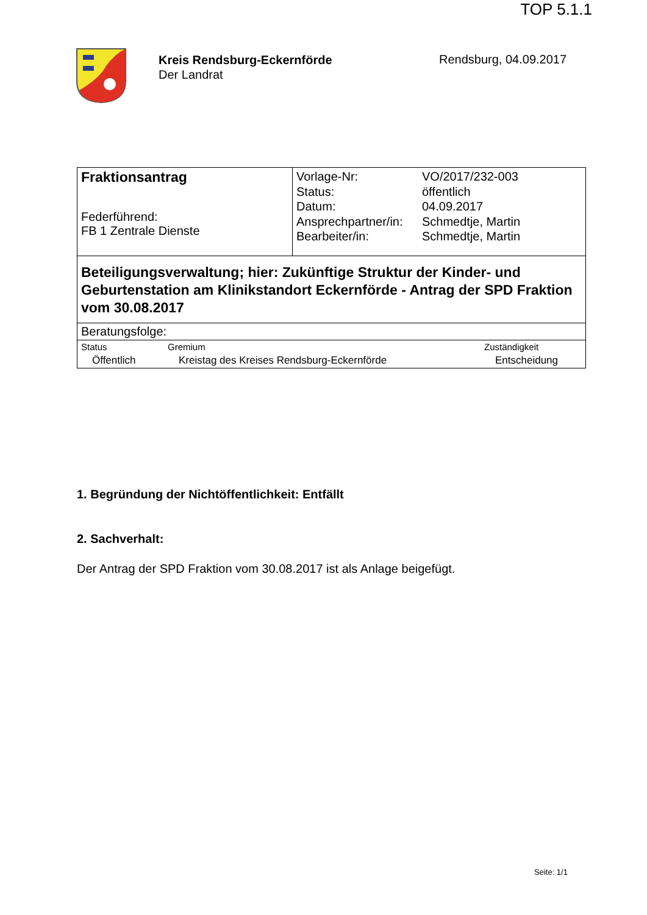TOP 5.1.1
Kreis Rendsburg-Eckernförde
Der Landrat
Rendsburg, 04.09.2017
| Fraktionsantrag Federführend: FB 1 Zentrale Dienste | / Vorlage-Nr: / VO/2017/232-003 / / Status: / öffentlich / / Datum: / 04.09.2017 / / Ansprechpartner/in: / Schmedtje, Martin / / Bearbeiter/in: / Schmedtje, Martin / |
| Beteiligungsverwaltung; hier: Zukünftige Struktur der Kinder- und Geburtenstation am Klinikstandort Eckernförde - Antrag der SPD Fraktion vom 30.08.2017 | |
| Beratungsfolge: | |
| / Status / Gremium / Zuständigkeit / / Öffentlich / Kreistag des Kreises Rendsburg-Eckernförde / Entscheidung / | |
1. Begründung der Nichtöffentlichkeit: Entfällt
2. Sachverhalt:
Der Antrag der SPD Fraktion vom 30.08.2017 ist als Anlage beigefügt.
Seite: 1/1